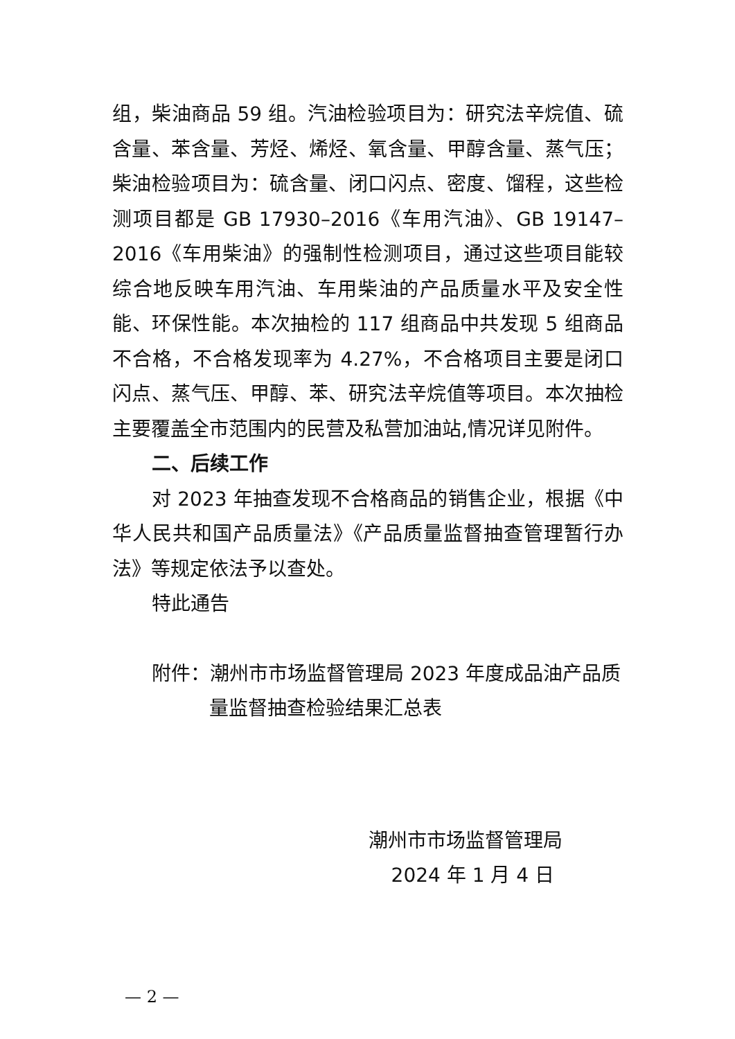组，柴油商品 59 组。汽油检验项目为：研究法辛烷值、硫含量、苯含量、芳烃、烯烃、氧含量、甲醇含量、蒸气压；柴油检验项目为：硫含量、闭口闪点、密度、馏程，这些检测项目都是 GB 17930–2016《车用汽油》、GB 19147–2016《车用柴油》的强制性检测项目，通过这些项目能较综合地反映车用汽油、车用柴油的产品质量水平及安全性能、环保性能。本次抽检的 117 组商品中共发现 5 组商品不合格，不合格发现率为 4.27%，不合格项目主要是闭口闪点、蒸气压、甲醇、苯、研究法辛烷值等项目。本次抽检主要覆盖全市范围内的民营及私营加油站,情况详见附件。
二、后续工作
对 2023 年抽查发现不合格商品的销售企业，根据《中华人民共和国产品质量法》《产品质量监督抽查管理暂行办法》等规定依法予以查处。
特此通告
附件：潮州市市场监督管理局 2023 年度成品油产品质
量监督抽查检验结果汇总表
潮州市市场监督管理局
2024 年 1 月 4 日
— 2 —